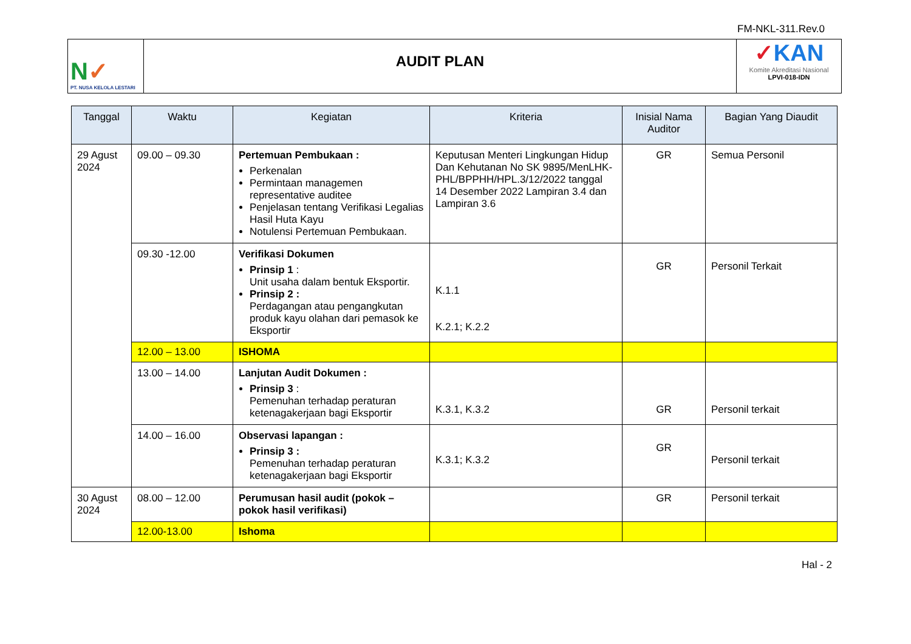FM-NKL-311.Rev.0
N✓
PT. NUSA KELOLA LESTARI
AUDIT PLAN
✓KAN
Komite Akreditasi Nasional
LPVI-018-IDN
| Tanggal | Waktu | Kegiatan | Kriteria | Inisial Nama Auditor | Bagian Yang Diaudit |
| --- | --- | --- | --- | --- | --- |
| 29 Agust 2024 | 09.00 – 09.30 | Pertemuan Pembukaan : Perkenalan Permintaan managemen representative auditee Penjelasan tentang Verifikasi Legalias Hasil Huta Kayu Notulensi Pertemuan Pembukaan. | Keputusan Menteri Lingkungan Hidup Dan Kehutanan No SK 9895/MenLHK-PHL/BPPHH/HPL.3/12/2022 tanggal 14 Desember 2022 Lampiran 3.4 dan Lampiran 3.6 | GR | Semua Personil |
| | 09.30 -12.00 | Verifikasi Dokumen Prinsip 1 : Unit usaha dalam bentuk Eksportir. Prinsip 2 : Perdagangan atau pengangkutan produk kayu olahan dari pemasok ke Eksportir | K.1.1 K.2.1; K.2.2 | GR | Personil Terkait |
| | 12.00 – 13.00 | ISHOMA | | | |
| | 13.00 – 14.00 | Lanjutan Audit Dokumen : Prinsip 3 : Pemenuhan terhadap peraturan ketenagakerjaan bagi Eksportir | K.3.1, K.3.2 | GR | Personil terkait |
| | 14.00 – 16.00 | Observasi lapangan : Prinsip 3 : Pemenuhan terhadap peraturan ketenagakerjaan bagi Eksportir | K.3.1; K.3.2 | GR | Personil terkait |
| 30 Agust 2024 | 08.00 – 12.00 | Perumusan hasil audit (pokok – pokok hasil verifikasi) | | GR | Personil terkait |
| | 12.00-13.00 | Ishoma | | | |
Hal - 2